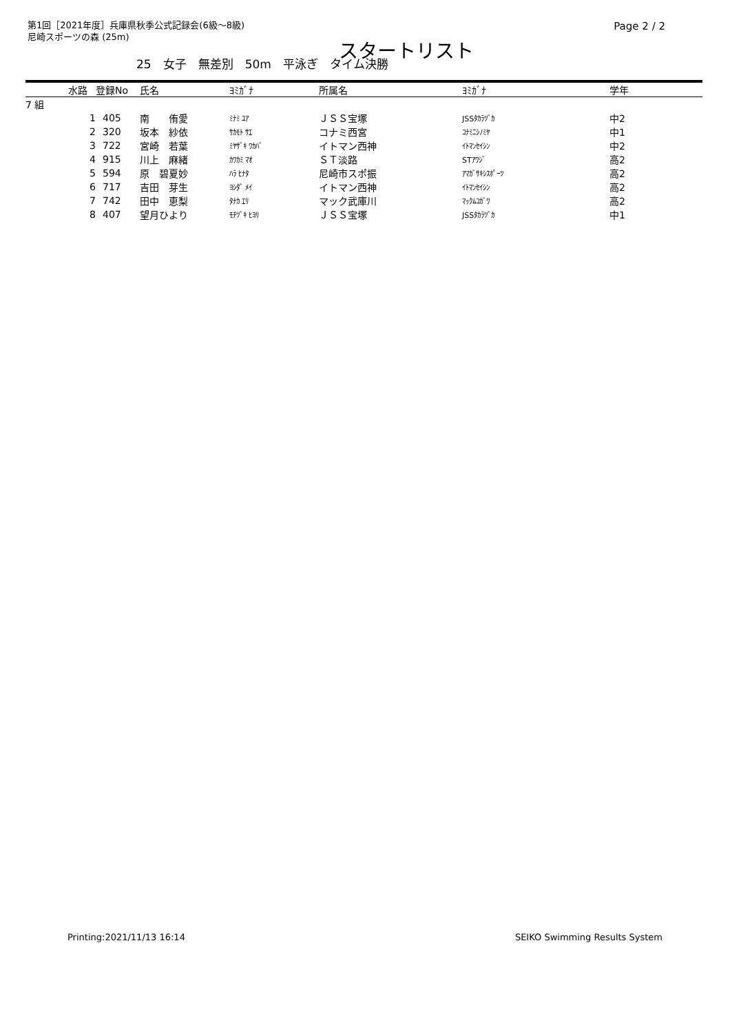第1回［2021年度］兵庫県秋季公式記録会(6級～8級)
尼崎スポーツの森 (25m)
Page 2 / 2
スタートリスト
25　女子　無差別　50m　平泳ぎ　タイム決勝
| | 水路 | 登録No | 氏名 | ﾖﾐｶﾞﾅ | 所属名 | ﾖﾐｶﾞﾅ | 学年 |
| --- | --- | --- | --- | --- | --- | --- | --- |
| 7 組 | | | | | | | |
| | 1 | 405 | 南 侑愛 | ﾐﾅﾐ ﾕｱ | ＪＳＳ宝塚 | JSSﾀｶﾗﾂﾞｶ | 中2 |
| | 2 | 320 | 坂本 紗依 | ｻｶﾓﾄ ｻｴ | コナミ西宮 | ｺﾅﾐﾆｼﾉﾐﾔ | 中1 |
| | 3 | 722 | 宮崎 若葉 | ﾐﾔｻﾞｷ ﾜｶﾊﾞ | イトマン西神 | ｲﾄﾏﾝｾｲｼﾝ | 中2 |
| | 4 | 915 | 川上 麻緒 | ｶﾜｶﾐ ﾏｵ | ＳＴ淡路 | STｱﾜｼﾞ | 高2 |
| | 5 | 594 | 原 碧夏妙 | ﾊﾗ ﾋﾅﾀ | 尼崎市スポ振 | ｱﾏｶﾞｻｷｼｽﾎﾟｰﾂ | 高2 |
| | 6 | 717 | 吉田 芽生 | ﾖｼﾀﾞ ﾒｲ | イトマン西神 | ｲﾄﾏﾝｾｲｼﾝ | 高2 |
| | 7 | 742 | 田中 恵梨 | ﾀﾅｶ ｴﾘ | マック武庫川 | ﾏｯｸﾑｺｶﾞﾜ | 高2 |
| | 8 | 407 | 望月ひより | ﾓﾁﾂﾞｷ ﾋﾖﾘ | ＪＳＳ宝塚 | JSSﾀｶﾗﾂﾞｶ | 中1 |
Printing:2021/11/13 16:14 SEIKO Swimming Results System